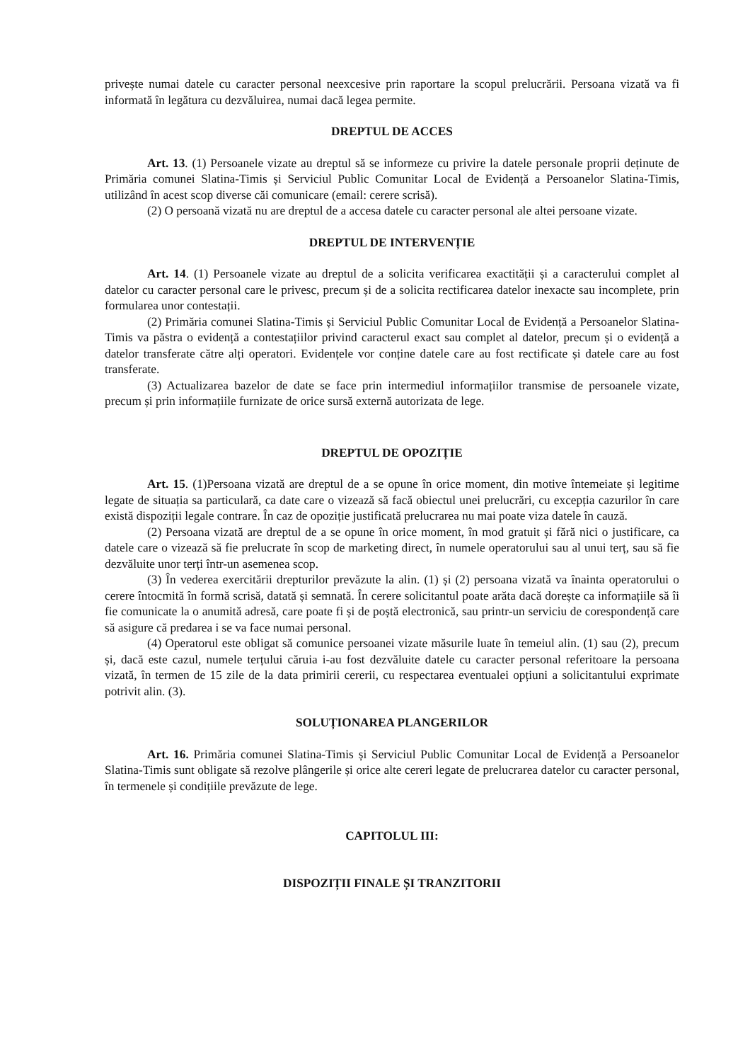privește numai datele cu caracter personal neexcesive prin raportare la scopul prelucrării. Persoana vizată va fi informată în legătura cu dezvăluirea, numai dacă legea permite.
DREPTUL DE ACCES
Art. 13. (1) Persoanele vizate au dreptul să se informeze cu privire la datele personale proprii deținute de Primăria comunei Slatina-Timis și Serviciul Public Comunitar Local de Evidență a Persoanelor Slatina-Timis, utilizând în acest scop diverse căi comunicare (email: cerere scrisă).
(2) O persoană vizată nu are dreptul de a accesa datele cu caracter personal ale altei persoane vizate.
DREPTUL DE INTERVENȚIE
Art. 14. (1) Persoanele vizate au dreptul de a solicita verificarea exactității și a caracterului complet al datelor cu caracter personal care le privesc, precum și de a solicita rectificarea datelor inexacte sau incomplete, prin formularea unor contestații.
(2) Primăria comunei Slatina-Timis și Serviciul Public Comunitar Local de Evidență a Persoanelor Slatina-Timis va păstra o evidență a contestațiilor privind caracterul exact sau complet al datelor, precum și o evidență a datelor transferate către alți operatori. Evidențele vor conține datele care au fost rectificate și datele care au fost transferate.
(3) Actualizarea bazelor de date se face prin intermediul informațiilor transmise de persoanele vizate, precum și prin informațiile furnizate de orice sursă externă autorizata de lege.
DREPTUL DE OPOZIȚIE
Art. 15. (1)Persoana vizată are dreptul de a se opune în orice moment, din motive întemeiate și legitime legate de situația sa particulară, ca date care o vizează să facă obiectul unei prelucrări, cu excepția cazurilor în care există dispoziții legale contrare. În caz de opoziție justificată prelucrarea nu mai poate viza datele în cauză.
(2) Persoana vizată are dreptul de a se opune în orice moment, în mod gratuit și fără nici o justificare, ca datele care o vizează să fie prelucrate în scop de marketing direct, în numele operatorului sau al unui terț, sau să fie dezvăluite unor terți într-un asemenea scop.
(3) În vederea exercitării drepturilor prevăzute la alin. (1) și (2) persoana vizată va înainta operatorului o cerere întocmită în formă scrisă, datată și semnată. În cerere solicitantul poate arăta dacă dorește ca informațiile să îi fie comunicate la o anumită adresă, care poate fi și de poștă electronică, sau printr-un serviciu de corespondență care să asigure că predarea i se va face numai personal.
(4) Operatorul este obligat să comunice persoanei vizate măsurile luate în temeiul alin. (1) sau (2), precum și, dacă este cazul, numele terțului căruia i-au fost dezvăluite datele cu caracter personal referitoare la persoana vizată, în termen de 15 zile de la data primirii cererii, cu respectarea eventualei opțiuni a solicitantului exprimate potrivit alin. (3).
SOLUȚIONAREA PLANGERILOR
Art. 16. Primăria comunei Slatina-Timis și Serviciul Public Comunitar Local de Evidență a Persoanelor Slatina-Timis sunt obligate să rezolve plângerile și orice alte cereri legate de prelucrarea datelor cu caracter personal, în termenele și condițiile prevăzute de lege.
CAPITOLUL III:
DISPOZIȚII FINALE ȘI TRANZITORII